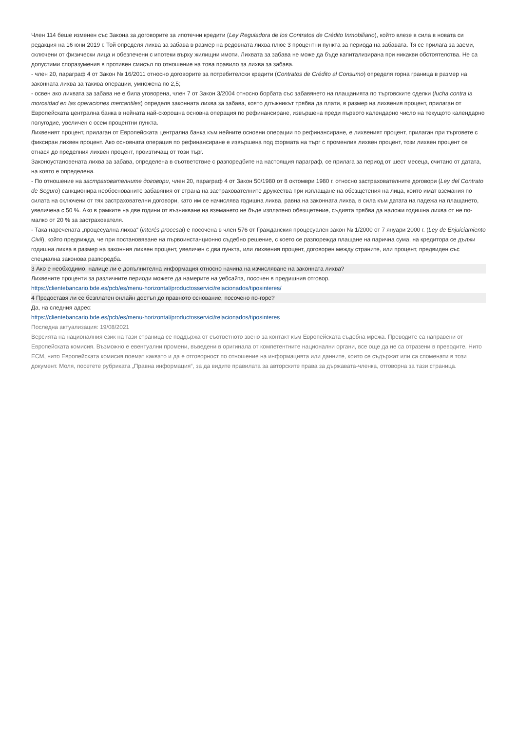Член 114 беше изменен със Закона за договорите за ипотечни кредити (Ley Reguladora de los Contratos de Crédito Inmobiliario), който влезе в сила в новата си редакция на 16 юни 2019 г. Той определя лихва за забава в размер на редовната лихва плюс 3 процентни пункта за периода на забавата. Тя се прилага за заеми, сключени от физически лица и обезпечени с ипотеки върху жилищни имоти. Лихвата за забава не може да бъде капитализирана при никакви обстоятелства. Не са допустими споразумения в противен смисъл по отношение на това правило за лихва за забава.
- член 20, параграф 4 от Закон № 16/2011 относно договорите за потребителски кредити (Contratos de Crédito al Consumo) определя горна граница в размер на законната лихва за такива операции, умножена по 2,5;
- освен ако лихвата за забава не е била уговорена, член 7 от Закон 3/2004 относно борбата със забавянето на плащанията по търговските сделки (lucha contra la morosidad en las operaciones mercantiles) определя законната лихва за забава, която длъжникът трябва да плати, в размер на лихвения процент, прилаган от Европейската централна банка в нейната най-скорошна основна операция по рефинансиране, извършена преди първото календарно число на текущото календарно полугодие, увеличен с осем процентни пункта.
Лихвеният процент, прилаган от Европейската централна банка към нейните основни операции по рефинансиране, е лихвеният процент, прилаган при търговете с фиксиран лихвен процент. Ако основната операция по рефинансиране е извършена под формата на търг с променлив лихвен процент, този лихвен процент се отнася до пределния лихвен процент, произтичащ от този търг.
Законоустановената лихва за забава, определена в съответствие с разпоредбите на настоящия параграф, се прилага за период от шест месеца, считано от датата, на която е определена.
- По отношение на застрахователните договори, член 20, параграф 4 от Закон 50/1980 от 8 октомври 1980 г. относно застрахователните договори (Ley del Contrato de Seguro) санкционира необоснованите забавяния от страна на застрахователните дружества при изплащане на обезщетения на лица, които имат вземания по силата на сключени от тях застрахователни договори, като им се начислява годишна лихва, равна на законната лихва, в сила към датата на падежа на плащането, увеличена с 50 %. Ако в рамките на две години от възникване на вземането не бъде изплатено обезщетение, съдията трябва да наложи годишна лихва от не по-малко от 20 % за застрахователя.
- Така наречената „процесуална лихва“ (interés procesal) е посочена в член 576 от Гражданския процесуален закон № 1/2000 от 7 януари 2000 г. (Ley de Enjuiciamiento Civil), който предвижда, че при постановяване на първоинстанционно съдебно решение, с което се разпорежда плащане на парична сума, на кредитора се дължи годишна лихва в размер на законния лихвен процент, увеличен с два пункта, или лихвения процент, договорен между страните, или процент, предвиден със специална законова разпоредба.
3 Ако е необходимо, налице ли е допълнителна информация относно начина на изчисляване на законната лихва?
Лихвените проценти за различните периоди можете да намерите на уебсайта, посочен в предишния отговор.
https://clientebancario.bde.es/pcb/es/menu-horizontal/productosservici/relacionados/tiposinteres/
4 Предоставя ли се безплатен онлайн достъп до правното основание, посочено по-горе?
Да, на следния адрес:
https://clientebancario.bde.es/pcb/es/menu-horizontal/productosservici/relacionados/tiposinteres
Последна актуализация: 19/08/2021
Версията на националния език на тази страница се поддържа от съответното звено за контакт към Европейската съдебна мрежа. Преводите са направени от Европейската комисия. Възможно е евентуални промени, въведени в оригинала от компетентните национални органи, все още да не са отразени в преводите. Нито ЕСМ, нито Европейската комисия поемат каквато и да е отговорност по отношение на информацията или данните, които се съдържат или са споменати в този документ. Моля, посетете рубриката „Правна информация“, за да видите правилата за авторските права за държавата-членка, отговорна за тази страница.